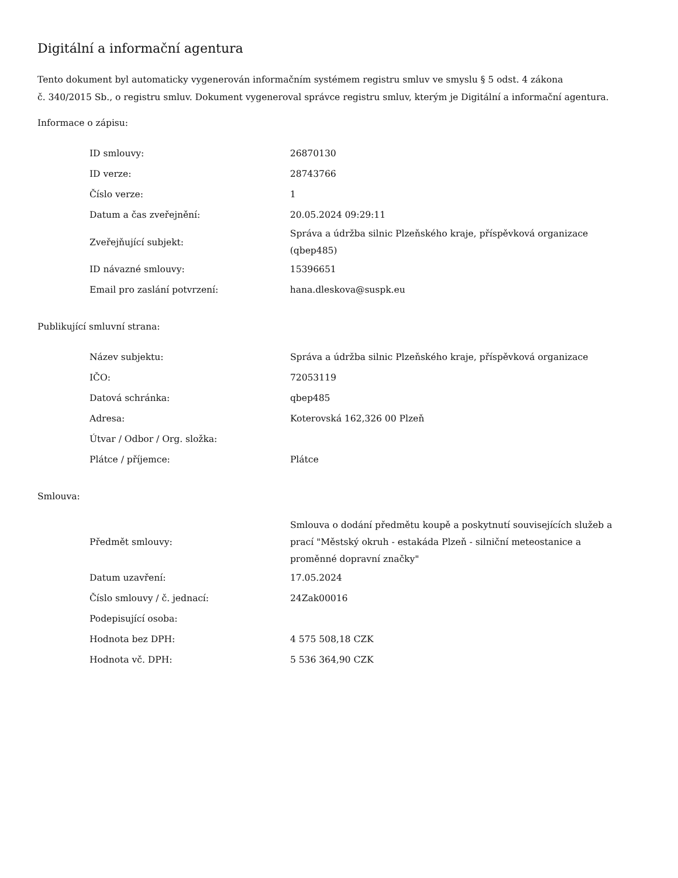Digitální a informační agentura
Tento dokument byl automaticky vygenerován informačním systémem registru smluv ve smyslu § 5 odst. 4 zákona
č. 340/2015 Sb., o registru smluv. Dokument vygeneroval správce registru smluv, kterým je Digitální a informační agentura.
Informace o zápisu:
| ID smlouvy: | 26870130 |
| ID verze: | 28743766 |
| Číslo verze: | 1 |
| Datum a čas zveřejnění: | 20.05.2024 09:29:11 |
| Zveřejňující subjekt: | Správa a údržba silnic Plzeňského kraje, příspěvková organizace (qbep485) |
| ID návazné smlouvy: | 15396651 |
| Email pro zaslání potvrzení: | hana.dleskova@suspk.eu |
Publikující smluvní strana:
| Název subjektu: | Správa a údržba silnic Plzeňského kraje, příspěvková organizace |
| IČO: | 72053119 |
| Datová schránka: | qbep485 |
| Adresa: | Koterovská 162,326 00 Plzeň |
| Útvar / Odbor / Org. složka: | |
| Plátce / příjemce: | Plátce |
Smlouva:
| Předmět smlouvy: | Smlouva o dodání předmětu koupě a poskytnutí souvisejících služeb a prací "Městský okruh - estakáda Plzeň - silniční meteostanice a proměnné dopravní značky" |
| Datum uzavření: | 17.05.2024 |
| Číslo smlouvy / č. jednací: | 24Zak00016 |
| Podepisující osoba: | |
| Hodnota bez DPH: | 4 575 508,18 CZK |
| Hodnota vč. DPH: | 5 536 364,90 CZK |